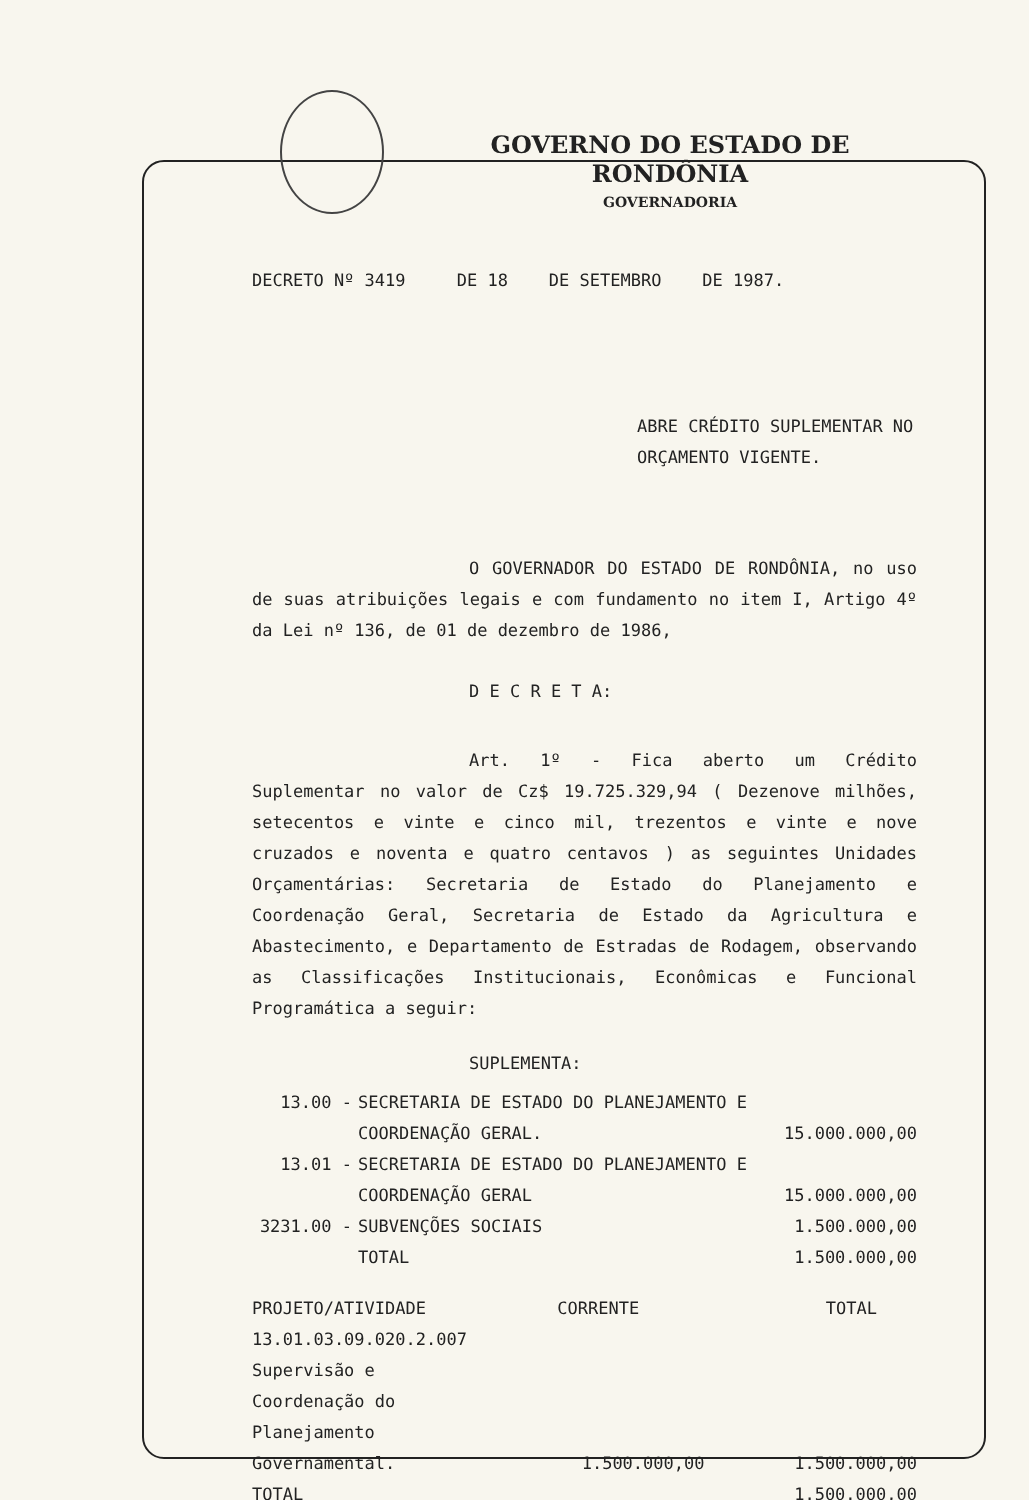GOVERNO DO ESTADO DE RONDÔNIA
GOVERNADORIA
DECRETO Nº 3419 DE 18 DE SETEMBRO DE 1987.
ABRE CRÉDITO SUPLEMENTAR NO
ORÇAMENTO VIGENTE.
O GOVERNADOR DO ESTADO DE RONDÔNIA, no uso de suas atribuições legais e com fundamento no item I, Artigo 4º da Lei nº 136, de 01 de dezembro de 1986,
D E C R E T A:
Art. 1º - Fica aberto um Crédito Suplementar no valor de Cz$ 19.725.329,94 ( Dezenove milhões, setecentos e vinte e cinco mil, trezentos e vinte e nove cruzados e noventa e quatro centavos ) as seguintes Unidades Orçamentárias: Secretaria de Estado do Planejamento e Coordenação Geral, Secretaria de Estado da Agricultura e Abastecimento, e Departamento de Estradas de Rodagem, observando as Classificações Institucionais, Econômicas e Funcional Programática a seguir:
SUPLEMENTA:
| 13.00 - | SECRETARIA DE ESTADO DO PLANEJAMENTO E COORDENAÇÃO GERAL. | 15.000.000,00 |
| 13.01 - | SECRETARIA DE ESTADO DO PLANEJAMENTO E COORDENAÇÃO GERAL | 15.000.000,00 |
| 3231.00 - | SUBVENÇÕES SOCIAIS | 1.500.000,00 |
| | TOTAL | 1.500.000,00 |
| PROJETO/ATIVIDADE | CORRENTE | TOTAL |
| 13.01.03.09.020.2.007 Supervisão e Coordenação do Planejamento Governamental. | 1.500.000,00 | 1.500.000,00 |
| TOTAL | | 1.500.000,00 |